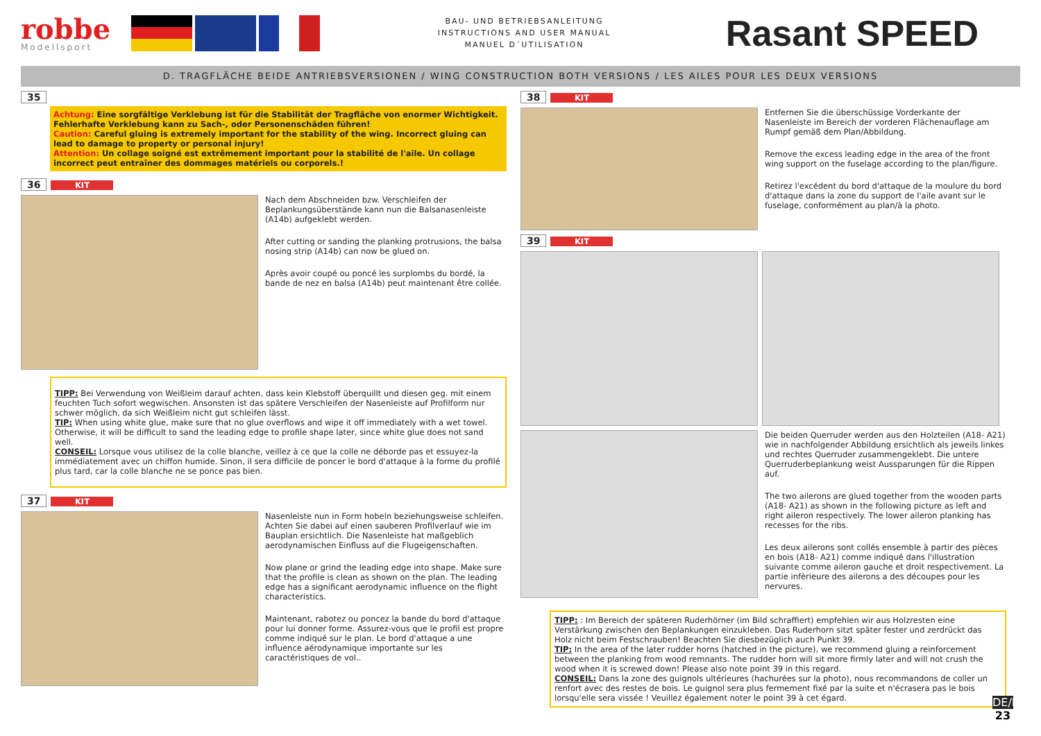robbe
Modellsport
BAU- UND BETRIEBSANLEITUNG
INSTRUCTIONS AND USER MANUAL
MANUEL D´UTILISATION
Rasant SPEED
D. TRAGFLÄCHE BEIDE ANTRIEBSVERSIONEN / WING CONSTRUCTION BOTH VERSIONS / LES AILES POUR LES DEUX VERSIONS
35
Achtung: Eine sorgfältige Verklebung ist für die Stabilität der Tragfläche von enormer Wichtigkeit. Fehlerhafte Verklebung kann zu Sach-, oder Personenschäden führen!
Caution: Careful gluing is extremely important for the stability of the wing. Incorrect gluing can lead to damage to property or personal injury!
Attention: Un collage soigné est extrêmement important pour la stabilité de l'aile. Un collage incorrect peut entraîner des dommages matériels ou corporels.!
36 KIT
Nach dem Abschneiden bzw. Verschleifen der Beplankungsüberstände kann nun die Balsanasenleiste (A14b) aufgeklebt werden.
After cutting or sanding the planking protrusions, the balsa nosing strip (A14b) can now be glued on.
Après avoir coupé ou poncé les surplombs du bordé, la bande de nez en balsa (A14b) peut maintenant être collée.
TIPP: Bei Verwendung von Weißleim darauf achten, dass kein Klebstoff überquillt und diesen geg. mit einem feuchten Tuch sofort wegwischen. Ansonsten ist das spätere Verschleifen der Nasenleiste auf Profilform nur schwer möglich, da sich Weißleim nicht gut schleifen lässt.
TIP: When using white glue, make sure that no glue overflows and wipe it off immediately with a wet towel. Otherwise, it will be difficult to sand the leading edge to profile shape later, since white glue does not sand well.
CONSEIL: Lorsque vous utilisez de la colle blanche, veillez à ce que la colle ne déborde pas et essuyez-la immédiatement avec un chiffon humide. Sinon, il sera difficile de poncer le bord d'attaque à la forme du profilé plus tard, car la colle blanche ne se ponce pas bien.
37 KIT
Nasenleiste nun in Form hobeln beziehungsweise schleifen. Achten Sie dabei auf einen sauberen Profilverlauf wie im Bauplan ersichtlich. Die Nasenleiste hat maßgeblich aerodynamischen Einfluss auf die Flugeigenschaften.
Now plane or grind the leading edge into shape. Make sure that the profile is clean as shown on the plan. The leading edge has a significant aerodynamic influence on the flight characteristics.
Maintenant, rabotez ou poncez la bande du bord d'attaque pour lui donner forme. Assurez-vous que le profil est propre comme indiqué sur le plan. Le bord d'attaque a une influence aérodynamique importante sur les caractéristiques de vol..
38 KIT
Entfernen Sie die überschüssige Vorderkante der Nasenleiste im Bereich der vorderen Flächenauflage am Rumpf gemäß dem Plan/Abbildung.
Remove the excess leading edge in the area of the front wing support on the fuselage according to the plan/figure.
Retirez l'excédent du bord d'attaque de la moulure du bord d'attaque dans la zone du support de l'aile avant sur le fuselage, conformément au plan/à la photo.
39 KIT
Die beiden Querruder werden aus den Holzteilen (A18- A21) wie in nachfolgender Abbildung ersichtlich als jeweils linkes und rechtes Querruder zusammengeklebt. Die untere Querruderbeplankung weist Aussparungen für die Rippen auf.
The two ailerons are glued together from the wooden parts (A18- A21) as shown in the following picture as left and right aileron respectively. The lower aileron planking has recesses for the ribs.
Les deux ailerons sont collés ensemble à partir des pièces en bois (A18- A21) comme indiqué dans l'illustration suivante comme aileron gauche et droit respectivement. La partie infèrieure des ailerons a des découpes pour les nervures.
TIPP: : Im Bereich der späteren Ruderhörner (im Bild schraffiert) empfehlen wir aus Holzresten eine Verstärkung zwischen den Beplankungen einzukleben. Das Ruderhorn sitzt später fester und zerdrückt das Holz nicht beim Festschrauben! Beachten Sie diesbezüglich auch Punkt 39.
TIP: In the area of the later rudder horns (hatched in the picture), we recommend gluing a reinforcement between the planking from wood remnants. The rudder horn will sit more firmly later and will not crush the wood when it is screwed down! Please also note point 39 in this regard.
CONSEIL: Dans la zone des guignols ultérieures (hachurées sur la photo), nous recommandons de coller un renfort avec des restes de bois. Le guignol sera plus fermement fixé par la suite et n'écrasera pas le bois lorsqu'elle sera vissée ! Veuillez également noter le point 39 à cet égard.
DE/EN/FR
23